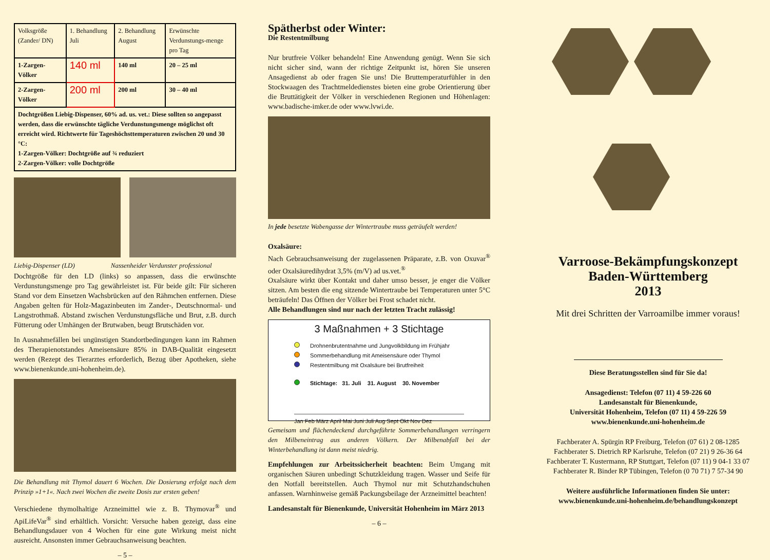| Volksgröße (Zander/ DN) | 1. Behandlung Juli | 2. Behandlung August | Erwünschte Verdunstungs-menge pro Tag |
| 1-Zargen-Völker | 140 ml | 140 ml | 20 – 25 ml |
| 2-Zargen-Völker | 200 ml | 200 ml | 30 – 40 ml |
| Dochtgrößen Liebig-Dispenser, 60% ad. us. vet.: Diese sollten so angepasst werden, dass die erwünschte tägliche Verdunstungsmenge möglichst oft erreicht wird. Richtwerte für Tageshöchsttemperaturen zwischen 20 und 30 °C: 1-Zargen-Völker: Dochtgröße auf ¾ reduziert 2-Zargen-Völker: volle Dochtgröße | | | |
Liebig-Dispenser (LD) Nassenheider Verdunster professional
Dochtgröße für den LD (links) so anpassen, dass die erwünschte Verdunstungsmenge pro Tag gewährleistet ist. Für beide gilt: Für sicheren Stand vor dem Einsetzen Wachsbrücken auf den Rähmchen entfernen. Diese Angaben gelten für Holz-Magazinbeuten im Zander-, Deutschnormal- und Langstrothmaß. Abstand zwischen Verdunstungsfläche und Brut, z.B. durch Fütterung oder Umhängen der Brutwaben, beugt Brutschäden vor.
In Ausnahmefällen bei ungünstigen Standortbedingungen kann im Rahmen des Therapienotstandes Ameisensäure 85% in DAB-Qualität eingesetzt werden (Rezept des Tierarztes erforderlich, Bezug über Apotheken, siehe www.bienenkunde.uni-hohenheim.de).
Die Behandlung mit Thymol dauert 6 Wochen. Die Dosierung erfolgt nach dem Prinzip »1+1«. Nach zwei Wochen die zweite Dosis zur ersten geben!
Verschiedene thymolhaltige Arzneimittel wie z. B. Thymovar<sup>®</sup> und ApiLifeVar<sup>®</sup> sind erhältlich. Vorsicht: Versuche haben gezeigt, dass eine Behandlungsdauer von 4 Wochen für eine gute Wirkung meist nicht ausreicht. Ansonsten immer Gebrauchsanweisung beachten.
– 5 –
Spätherbst oder Winter:
Die Restentmilbung
Nur brutfreie Völker behandeln! Eine Anwendung genügt. Wenn Sie sich nicht sicher sind, wann der richtige Zeitpunkt ist, hören Sie unseren Ansagedienst ab oder fragen Sie uns! Die Bruttemperaturfühler in den Stockwaagen des Trachtmeldedienstes bieten eine grobe Orientierung über die Bruttätigkeit der Völker in verschiedenen Regionen und Höhenlagen: www.badische-imker.de oder www.lvwi.de.
In jede besetzte Wabengasse der Wintertraube muss geträufelt werden!
Oxalsäure:
Nach Gebrauchsanweisung der zugelassenen Präparate, z.B. von Oxuvar<sup>®</sup> oder Oxalsäuredihydrat 3,5% (m/V) ad us.vet.<sup>®</sup>
Oxalsäure wirkt über Kontakt und daher umso besser, je enger die Völker sitzen. Am besten die eng sitzende Wintertraube bei Temperaturen unter 5°C beträufeln! Das Öffnen der Völker bei Frost schadet nicht.
Alle Behandlungen sind nur nach der letzten Tracht zulässig!
3 Maßnahmen + 3 Stichtage
Drohnenbrutentnahme und Jungvolkbildung im Frühjahr
Sommerbehandlung mit Ameisensäure oder Thymol
Restentmilbung mit Oxalsäure bei Brutfreiheit
Stichtage: 31. Juli 31. August 30. November
Jan Feb März April Mai Juni Juli Aug Sept Okt Nov Dez
Gemeisam und flächendeckend durchgeführte Sommerbehandlungen verringern den Milbeneintrag aus anderen Völkern. Der Milbenabfall bei der Winterbehandlung ist dann meist niedrig.
Empfehlungen zur Arbeitssicherheit beachten: Beim Umgang mit organischen Säuren unbedingt Schutzkleidung tragen. Wasser und Seife für den Notfall bereitstellen. Auch Thymol nur mit Schutzhandschuhen anfassen. Warnhinweise gemäß Packungsbeilage der Arzneimittel beachten!
Landesanstalt für Bienenkunde, Universität Hohenheim im März 2013
– 6 –
Varroose-Bekämpfungskonzept
Baden-Württemberg
2013
Mit drei Schritten der Varroamilbe immer voraus!
Diese Beratungsstellen sind für Sie da!
Ansagedienst: Telefon (07 11) 4 59-226 60
Landesanstalt für Bienenkunde,
Universität Hohenheim, Telefon (07 11) 4 59-226 59
www.bienenkunde.uni-hohenheim.de
Fachberater A. Spürgin RP Freiburg, Telefon (07 61) 2 08-1285
Fachberater S. Dietrich RP Karlsruhe, Telefon (07 21) 9 26-36 64
Fachberater T. Kustermann, RP Stuttgart, Telefon (07 11) 9 04-1 33 07
Fachberater R. Binder RP Tübingen, Telefon (0 70 71) 7 57-34 90
Weitere ausführliche Informationen finden Sie unter:
www.bienenkunde.uni-hohenheim.de/behandlungskonzept